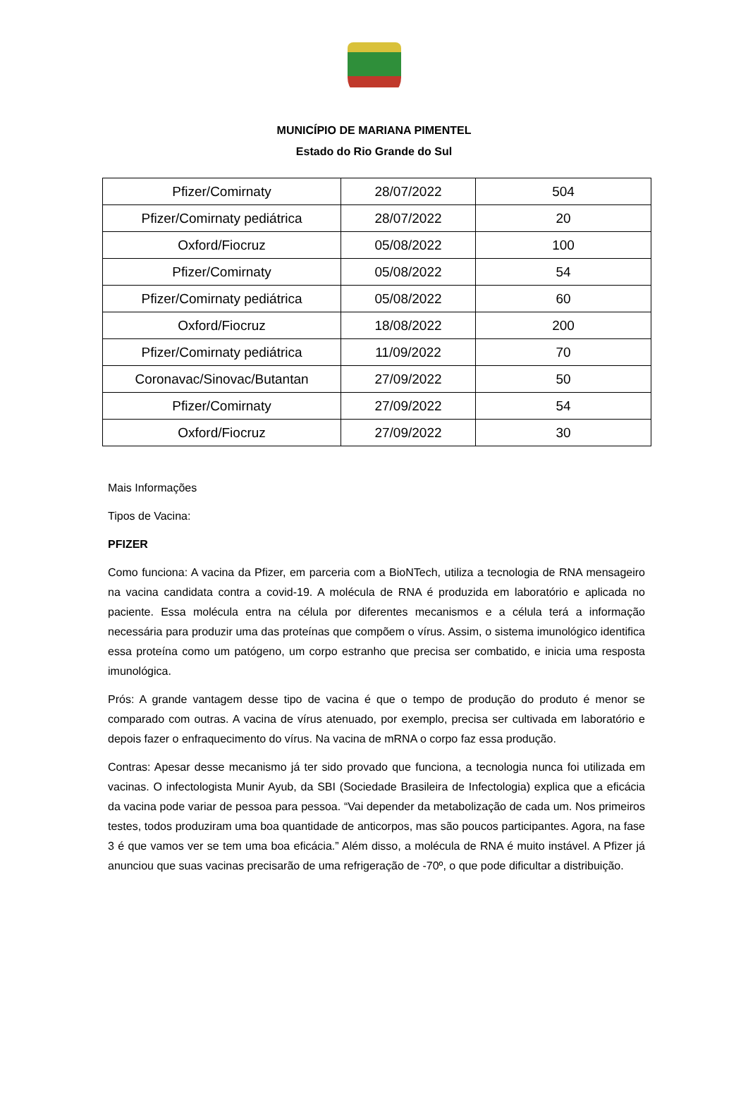MUNICÍPIO DE MARIANA PIMENTEL
Estado do Rio Grande do Sul
| Pfizer/Comirnaty | 28/07/2022 | 504 |
| Pfizer/Comirnaty pediátrica | 28/07/2022 | 20 |
| Oxford/Fiocruz | 05/08/2022 | 100 |
| Pfizer/Comirnaty | 05/08/2022 | 54 |
| Pfizer/Comirnaty pediátrica | 05/08/2022 | 60 |
| Oxford/Fiocruz | 18/08/2022 | 200 |
| Pfizer/Comirnaty pediátrica | 11/09/2022 | 70 |
| Coronavac/Sinovac/Butantan | 27/09/2022 | 50 |
| Pfizer/Comirnaty | 27/09/2022 | 54 |
| Oxford/Fiocruz | 27/09/2022 | 30 |
Mais Informações
Tipos de Vacina:
PFIZER
Como funciona: A vacina da Pfizer, em parceria com a BioNTech, utiliza a tecnologia de RNA mensageiro na vacina candidata contra a covid-19. A molécula de RNA é produzida em laboratório e aplicada no paciente. Essa molécula entra na célula por diferentes mecanismos e a célula terá a informação necessária para produzir uma das proteínas que compõem o vírus. Assim, o sistema imunológico identifica essa proteína como um patógeno, um corpo estranho que precisa ser combatido, e inicia uma resposta imunológica.
Prós: A grande vantagem desse tipo de vacina é que o tempo de produção do produto é menor se comparado com outras. A vacina de vírus atenuado, por exemplo, precisa ser cultivada em laboratório e depois fazer o enfraquecimento do vírus. Na vacina de mRNA o corpo faz essa produção.
Contras: Apesar desse mecanismo já ter sido provado que funciona, a tecnologia nunca foi utilizada em vacinas. O infectologista Munir Ayub, da SBI (Sociedade Brasileira de Infectologia) explica que a eficácia da vacina pode variar de pessoa para pessoa. “Vai depender da metabolização de cada um. Nos primeiros testes, todos produziram uma boa quantidade de anticorpos, mas são poucos participantes. Agora, na fase 3 é que vamos ver se tem uma boa eficácia.” Além disso, a molécula de RNA é muito instável. A Pfizer já anunciou que suas vacinas precisarão de uma refrigeração de -70º, o que pode dificultar a distribuição.